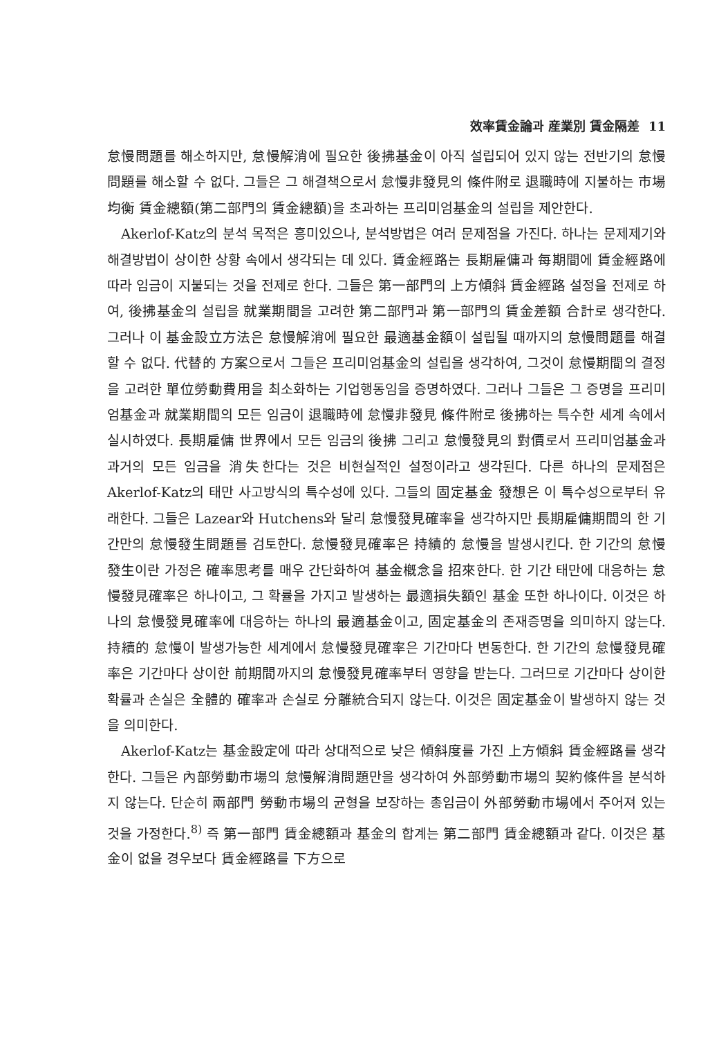效率賃金論과 産業別 賃金隔差 11
怠慢問題를 해소하지만, 怠慢解消에 필요한 後拂基金이 아직 설립되어 있지 않는 전반기의 怠慢問題를 해소할 수 없다. 그들은 그 해결책으로서 怠慢非發見의 條件附로 退職時에 지불하는 市場均衡 賃金總額(第二部門의 賃金總額)을 초과하는 프리미엄基金의 설립을 제안한다.
Akerlof-Katz의 분석 목적은 흥미있으나, 분석방법은 여러 문제점을 가진다. 하나는 문제제기와 해결방법이 상이한 상황 속에서 생각되는 데 있다. 賃金經路는 長期雇傭과 每期間에 賃金經路에 따라 임금이 지불되는 것을 전제로 한다. 그들은 第一部門의 上方傾斜 賃金經路 설정을 전제로 하여, 後拂基金의 설립을 就業期間을 고려한 第二部門과 第一部門의 賃金差額 合計로 생각한다. 그러나 이 基金設立方法은 怠慢解消에 필요한 最適基金額이 설립될 때까지의 怠慢問題를 해결할 수 없다. 代替的 方案으로서 그들은 프리미엄基金의 설립을 생각하여, 그것이 怠慢期間의 결정을 고려한 單位勞動費用을 최소화하는 기업행동임을 증명하였다. 그러나 그들은 그 증명을 프리미엄基金과 就業期間의 모든 임금이 退職時에 怠慢非發見 條件附로 後拂하는 특수한 세계 속에서 실시하였다. 長期雇傭 世界에서 모든 임금의 後拂 그리고 怠慢發見의 對價로서 프리미엄基金과 과거의 모든 임금을 消失한다는 것은 비현실적인 설정이라고 생각된다. 다른 하나의 문제점은 Akerlof-Katz의 태만 사고방식의 특수성에 있다. 그들의 固定基金 發想은 이 특수성으로부터 유래한다. 그들은 Lazear와 Hutchens와 달리 怠慢發見確率을 생각하지만 長期雇傭期間의 한 기간만의 怠慢發生問題를 검토한다. 怠慢發見確率은 持續的 怠慢을 발생시킨다. 한 기간의 怠慢發生이란 가정은 確率思考를 매우 간단화하여 基金槪念을 招來한다. 한 기간 태만에 대응하는 怠慢發見確率은 하나이고, 그 확률을 가지고 발생하는 最適損失額인 基金 또한 하나이다. 이것은 하나의 怠慢發見確率에 대응하는 하나의 最適基金이고, 固定基金의 존재증명을 의미하지 않는다. 持續的 怠慢이 발생가능한 세계에서 怠慢發見確率은 기간마다 변동한다. 한 기간의 怠慢發見確率은 기간마다 상이한 前期間까지의 怠慢發見確率부터 영향을 받는다. 그러므로 기간마다 상이한 확률과 손실은 全體的 確率과 손실로 分離統合되지 않는다. 이것은 固定基金이 발생하지 않는 것을 의미한다.
Akerlof-Katz는 基金設定에 따라 상대적으로 낮은 傾斜度를 가진 上方傾斜 賃金經路를 생각한다. 그들은 內部勞動市場의 怠慢解消問題만을 생각하여 外部勞動市場의 契約條件을 분석하지 않는다. 단순히 兩部門 勞動市場의 균형을 보장하는 총임금이 外部勞動市場에서 주어져 있는 것을 가정한다.<sup>8)</sup> 즉 第一部門 賃金總額과 基金의 합계는 第二部門 賃金總額과 같다. 이것은 基金이 없을 경우보다 賃金經路를 下方으로